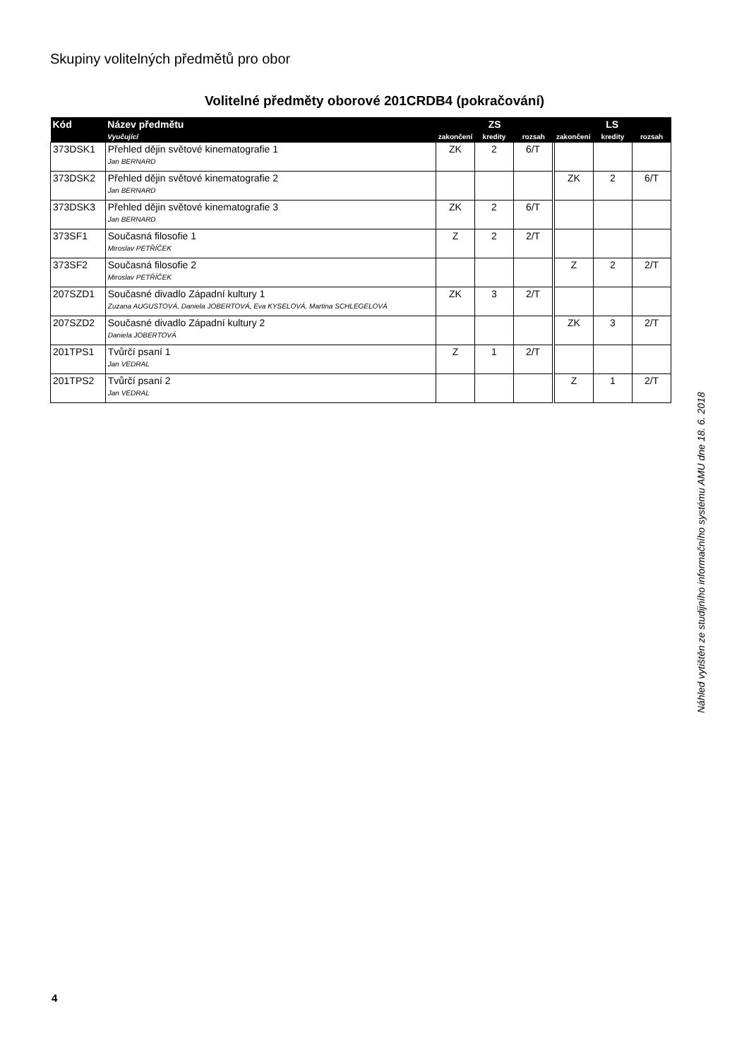Skupiny volitelných předmětů pro obor
Volitelné předměty oborové 201CRDB4 (pokračování)
| Kód | Název předmětu | ZS | | | LS | | |
| --- | --- | --- | --- | --- | --- | --- | --- |
| | Vyučující | zakončení | kredity | rozsah | zakončení | kredity | rozsah |
| 373DSK1 | Přehled dějin světové kinematografie 1 Jan BERNARD | ZK | 2 | 6/T | | | |
| 373DSK2 | Přehled dějin světové kinematografie 2 Jan BERNARD | | | | ZK | 2 | 6/T |
| 373DSK3 | Přehled dějin světové kinematografie 3 Jan BERNARD | ZK | 2 | 6/T | | | |
| 373SF1 | Současná filosofie 1 Miroslav PETŘÍČEK | Z | 2 | 2/T | | | |
| 373SF2 | Současná filosofie 2 Miroslav PETŘÍČEK | | | | Z | 2 | 2/T |
| 207SZD1 | Současné divadlo Západní kultury 1 Zuzana AUGUSTOVÁ, Daniela JOBERTOVÁ, Eva KYSELOVÁ, Martina SCHLEGELOVÁ | ZK | 3 | 2/T | | | |
| 207SZD2 | Současné divadlo Západní kultury 2 Daniela JOBERTOVÁ | | | | ZK | 3 | 2/T |
| 201TPS1 | Tvůrčí psaní 1 Jan VEDRAL | Z | 1 | 2/T | | | |
| 201TPS2 | Tvůrčí psaní 2 Jan VEDRAL | | | | Z | 1 | 2/T |
Náhled vytištěn ze studijního informačního systému AMU dne 18. 6. 2018
4